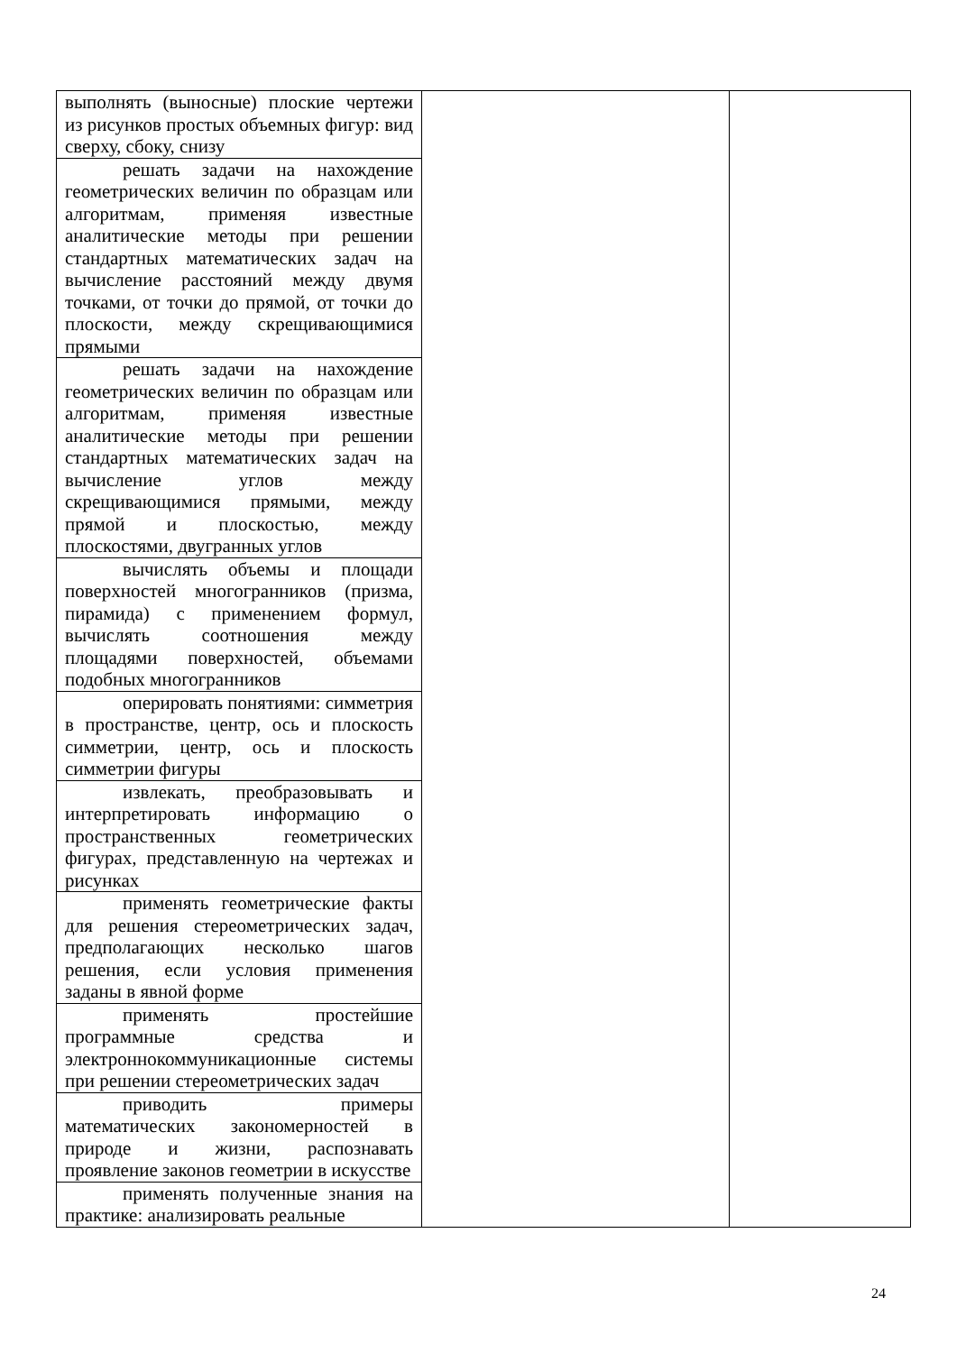| выполнять (выносные) плоские чертежи из рисунков простых объемных фигур: вид сверху, сбоку, снизу | | |
| решать задачи на нахождение геометрических величин по образцам или алгоритмам, применяя известные аналитические методы при решении стандартных математических задач на вычисление расстояний между двумя точками, от точки до прямой, от точки до плоскости, между скрещивающимися прямыми | | |
| решать задачи на нахождение геометрических величин по образцам или алгоритмам, применяя известные аналитические методы при решении стандартных математических задач на вычисление углов между скрещивающимися прямыми, между прямой и плоскостью, между плоскостями, двугранных углов | | |
| вычислять объемы и площади поверхностей многогранников (призма, пирамида) с применением формул, вычислять соотношения между площадями поверхностей, объемами подобных многогранников | | |
| оперировать понятиями: симметрия в пространстве, центр, ось и плоскость симметрии, центр, ось и плоскость симметрии фигуры | | |
| извлекать, преобразовывать и интерпретировать информацию о пространственных геометрических фигурах, представленную на чертежах и рисунках | | |
| применять геометрические факты для решения стереометрических задач, предполагающих несколько шагов решения, если условия применения заданы в явной форме | | |
| применять простейшие программные средства и электроннокоммуникационные системы при решении стереометрических задач | | |
| приводить примеры математических закономерностей в природе и жизни, распознавать проявление законов геометрии в искусстве | | |
| применять полученные знания на практике: анализировать реальные | | |
24